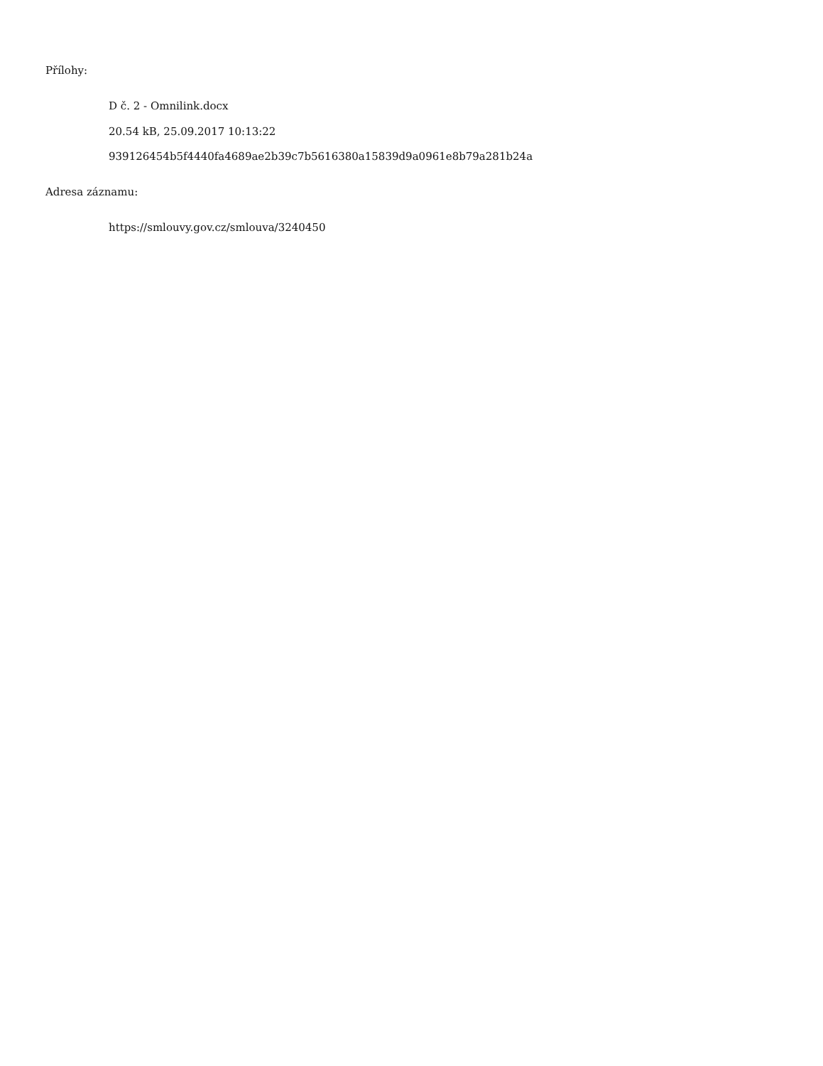Přílohy:
D č. 2 - Omnilink.docx
20.54 kB, 25.09.2017 10:13:22
939126454b5f4440fa4689ae2b39c7b5616380a15839d9a0961e8b79a281b24a
Adresa záznamu:
https://smlouvy.gov.cz/smlouva/3240450